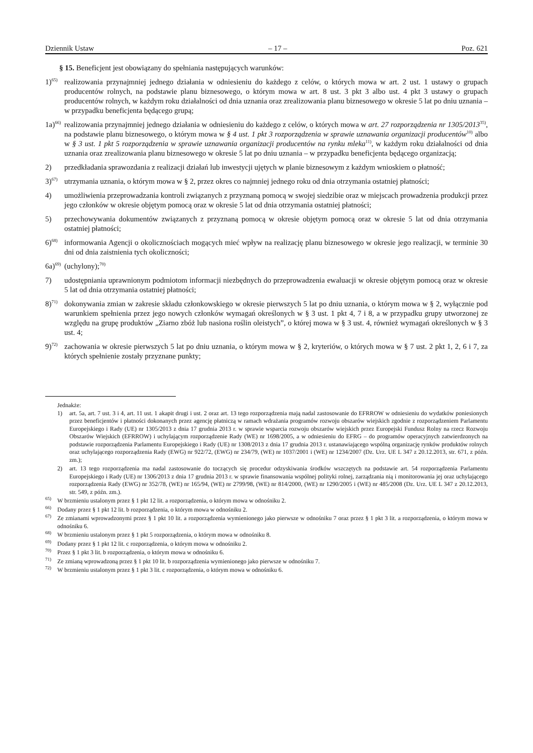Dziennik Ustaw – 17 – Poz. 621
§ 15. Beneficjent jest obowiązany do spełniania następujących warunków:
1)<sup>65)</sup> realizowania przynajmniej jednego działania w odniesieniu do każdego z celów, o których mowa w art. 2 ust. 1 ustawy o grupach producentów rolnych, na podstawie planu biznesowego, o którym mowa w art. 8 ust. 3 pkt 3 albo ust. 4 pkt 3 ustawy o grupach producentów rolnych, w każdym roku działalności od dnia uznania oraz zrealizowania planu biznesowego w okresie 5 lat po dniu uznania – w przypadku beneficjenta będącego grupą;
1a)<sup>66)</sup> realizowania przynajmniej jednego działania w odniesieniu do każdego z celów, o których mowa w art. 27 rozporządzenia nr 1305/2013<sup>35)</sup>, na podstawie planu biznesowego, o którym mowa w § 4 ust. 1 pkt 3 rozporządzenia w sprawie uznawania organizacji producentów<sup>10)</sup> albo w § 3 ust. 1 pkt 5 rozporządzenia w sprawie uznawania organizacji producentów na rynku mleka<sup>11)</sup>, w każdym roku działalności od dnia uznania oraz zrealizowania planu biznesowego w okresie 5 lat po dniu uznania – w przypadku beneficjenta będącego organizacją;
2) przedkładania sprawozdania z realizacji działań lub inwestycji ujętych w planie biznesowym z każdym wnioskiem o płatność;
3)<sup>67)</sup> utrzymania uznania, o którym mowa w § 2, przez okres co najmniej jednego roku od dnia otrzymania ostatniej płatności;
4) umożliwienia przeprowadzania kontroli związanych z przyznaną pomocą w swojej siedzibie oraz w miejscach prowadzenia produkcji przez jego członków w okresie objętym pomocą oraz w okresie 5 lat od dnia otrzymania ostatniej płatności;
5) przechowywania dokumentów związanych z przyznaną pomocą w okresie objętym pomocą oraz w okresie 5 lat od dnia otrzymania ostatniej płatności;
6)<sup>68)</sup> informowania Agencji o okolicznościach mogących mieć wpływ na realizację planu biznesowego w okresie jego realizacji, w terminie 30 dni od dnia zaistnienia tych okoliczności;
6a)<sup>69)</sup> (uchylony);<sup>70)</sup>
7) udostępniania uprawnionym podmiotom informacji niezbędnych do przeprowadzenia ewaluacji w okresie objętym pomocą oraz w okresie 5 lat od dnia otrzymania ostatniej płatności;
8)<sup>71)</sup> dokonywania zmian w zakresie składu członkowskiego w okresie pierwszych 5 lat po dniu uznania, o którym mowa w § 2, wyłącznie pod warunkiem spełnienia przez jego nowych członków wymagań określonych w § 3 ust. 1 pkt 4, 7 i 8, a w przypadku grupy utworzonej ze względu na grupę produktów „Ziarno zbóż lub nasiona roślin oleistych”, o której mowa w § 3 ust. 4, również wymagań określonych w § 3 ust. 4;
9)<sup>72)</sup> zachowania w okresie pierwszych 5 lat po dniu uznania, o którym mowa w § 2, kryteriów, o których mowa w § 7 ust. 2 pkt 1, 2, 6 i 7, za których spełnienie zostały przyznane punkty;
Jednakże:
1) art. 5a, art. 7 ust. 3 i 4, art. 11 ust. 1 akapit drugi i ust. 2 oraz art. 13 tego rozporządzenia mają nadal zastosowanie do EFRROW w odniesieniu do wydatków poniesionych przez beneficjentów i płatności dokonanych przez agencję płatniczą w ramach wdrażania programów rozwoju obszarów wiejskich zgodnie z rozporządzeniem Parlamentu Europejskiego i Rady (UE) nr 1305/2013 z dnia 17 grudnia 2013 r. w sprawie wsparcia rozwoju obszarów wiejskich przez Europejski Fundusz Rolny na rzecz Rozwoju Obszarów Wiejskich (EFRROW) i uchylającym rozporządzenie Rady (WE) nr 1698/2005, a w odniesieniu do EFRG – do programów operacyjnych zatwierdzonych na podstawie rozporządzenia Parlamentu Europejskiego i Rady (UE) nr 1308/2013 z dnia 17 grudnia 2013 r. ustanawiającego wspólną organizację rynków produktów rolnych oraz uchylającego rozporządzenia Rady (EWG) nr 922/72, (EWG) nr 234/79, (WE) nr 1037/2001 i (WE) nr 1234/2007 (Dz. Urz. UE L 347 z 20.12.2013, str. 671, z późn. zm.);
2) art. 13 tego rozporządzenia ma nadal zastosowanie do toczących się procedur odzyskiwania środków wszczętych na podstawie art. 54 rozporządzenia Parlamentu Europejskiego i Rady (UE) nr 1306/2013 z dnia 17 grudnia 2013 r. w sprawie finansowania wspólnej polityki rolnej, zarządzania nią i monitorowania jej oraz uchylającego rozporządzenia Rady (EWG) nr 352/78, (WE) nr 165/94, (WE) nr 2799/98, (WE) nr 814/2000, (WE) nr 1290/2005 i (WE) nr 485/2008 (Dz. Urz. UE L 347 z 20.12.2013, str. 549, z późn. zm.).
<sup>65)</sup> W brzmieniu ustalonym przez § 1 pkt 12 lit. a rozporządzenia, o którym mowa w odnośniku 2.
<sup>66)</sup> Dodany przez § 1 pkt 12 lit. b rozporządzenia, o którym mowa w odnośniku 2.
<sup>67)</sup> Ze zmianami wprowadzonymi przez § 1 pkt 10 lit. a rozporządzenia wymienionego jako pierwsze w odnośniku 7 oraz przez § 1 pkt 3 lit. a rozporządzenia, o którym mowa w odnośniku 6.
<sup>68)</sup> W brzmieniu ustalonym przez § 1 pkt 5 rozporządzenia, o którym mowa w odnośniku 8.
<sup>69)</sup> Dodany przez § 1 pkt 12 lit. c rozporządzenia, o którym mowa w odnośniku 2.
<sup>70)</sup> Przez § 1 pkt 3 lit. b rozporządzenia, o którym mowa w odnośniku 6.
<sup>71)</sup> Ze zmianą wprowadzoną przez § 1 pkt 10 lit. b rozporządzenia wymienionego jako pierwsze w odnośniku 7.
<sup>72)</sup> W brzmieniu ustalonym przez § 1 pkt 3 lit. c rozporządzenia, o którym mowa w odnośniku 6.